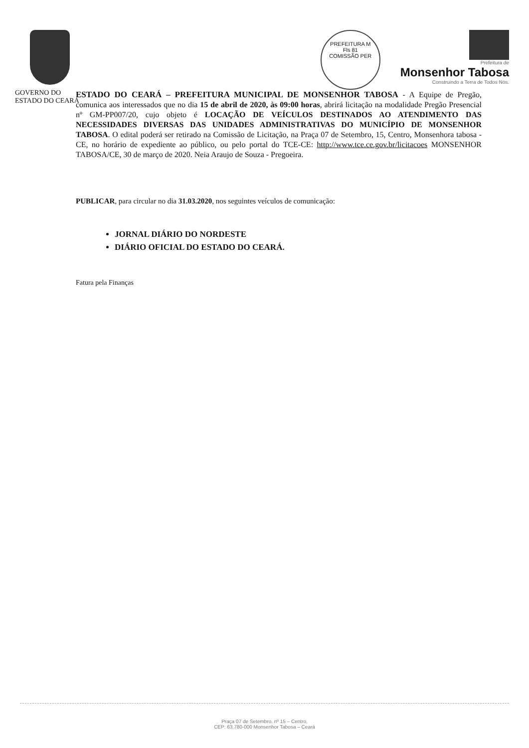PREFEITURA M
Fls 81
COMISSÃO PER
Prefeitura de
Monsenhor Tabosa
Construindo a Terra de Todos Nós.
GOVERNO DO
ESTADO DO CEARÁ
ESTADO DO CEARÁ – PREFEITURA MUNICIPAL DE MONSENHOR TABOSA - A Equipe de Pregão, comunica aos interessados que no dia 15 de abril de 2020, às 09:00 horas, abrirá licitação na modalidade Pregão Presencial nº GM-PP007/20, cujo objeto é LOCAÇÃO DE VEÍCULOS DESTINADOS AO ATENDIMENTO DAS NECESSIDADES DIVERSAS DAS UNIDADES ADMINISTRATIVAS DO MUNICÍPIO DE MONSENHOR TABOSA. O edital poderá ser retirado na Comissão de Licitação, na Praça 07 de Setembro, 15, Centro, Monsenhora tabosa - CE, no horário de expediente ao público, ou pelo portal do TCE-CE: http://www.tce.ce.gov.br/licitacoes MONSENHOR TABOSA/CE, 30 de março de 2020. Neia Araujo de Souza - Pregoeira.
PUBLICAR, para circular no dia 31.03.2020, nos seguintes veículos de comunicação:
JORNAL DIÁRIO DO NORDESTE
DIÁRIO OFICIAL DO ESTADO DO CEARÁ.
Fatura pela Finanças
Praça 07 de Setembro, nº 15 – Centro,
CEP: 63.780-000 Monsenhor Tabosa – Ceará